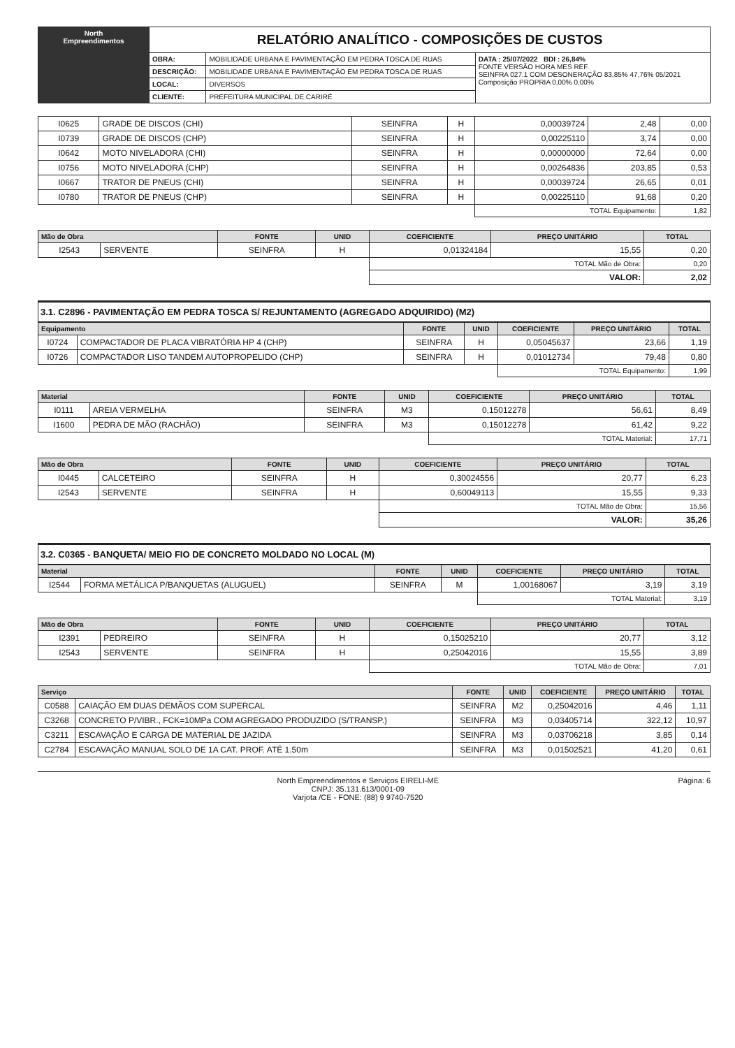| North Empreendimentos | RELATÓRIO ANALÍTICO - COMPOSIÇÕES DE CUSTOS | | |
| | OBRA: | MOBILIDADE URBANA E PAVIMENTAÇÃO EM PEDRA TOSCA DE RUAS | DATA : 25/07/2022 BDI : 26,84% FONTE VERSÃO HORA MES REF. SEINFRA 027.1 COM DESONERAÇÃO 83,85% 47,76% 05/2021 Composição PROPRIA 0,00% 0,00% |
| | DESCRIÇÃO: | MOBILIDADE URBANA E PAVIMENTAÇÃO EM PEDRA TOSCA DE RUAS | |
| | LOCAL: | DIVERSOS | |
| | CLIENTE: | PREFEITURA MUNICIPAL DE CARIRÉ | |
| I0625 | GRADE DE DISCOS (CHI) | SEINFRA | H | 0,00039724 | 2,48 | 0,00 |
| I0739 | GRADE DE DISCOS (CHP) | SEINFRA | H | 0,00225110 | 3,74 | 0,00 |
| I0642 | MOTO NIVELADORA (CHI) | SEINFRA | H | 0,00000000 | 72,64 | 0,00 |
| I0756 | MOTO NIVELADORA (CHP) | SEINFRA | H | 0,00264836 | 203,85 | 0,53 |
| I0667 | TRATOR DE PNEUS (CHI) | SEINFRA | H | 0,00039724 | 26,65 | 0,01 |
| I0780 | TRATOR DE PNEUS (CHP) | SEINFRA | H | 0,00225110 | 91,68 | 0,20 |
| | | | | TOTAL Equipamento: | | 1,82 |
| Mão de Obra | | FONTE | UNID | COEFICIENTE | PREÇO UNITÁRIO | TOTAL |
| --- | --- | --- | --- | --- | --- | --- |
| I2543 | SERVENTE | SEINFRA | H | 0,01324184 | 15,55 | 0,20 |
| | | | | TOTAL Mão de Obra: | | 0,20 |
| | | | | VALOR: | | 2,02 |
3.1. C2896 - PAVIMENTAÇÃO EM PEDRA TOSCA S/ REJUNTAMENTO (AGREGADO ADQUIRIDO) (M2)
| Equipamento | | FONTE | UNID | COEFICIENTE | PREÇO UNITÁRIO | TOTAL |
| --- | --- | --- | --- | --- | --- | --- |
| I0724 | COMPACTADOR DE PLACA VIBRATÓRIA HP 4 (CHP) | SEINFRA | H | 0,05045637 | 23,66 | 1,19 |
| I0726 | COMPACTADOR LISO TANDEM AUTOPROPELIDO (CHP) | SEINFRA | H | 0,01012734 | 79,48 | 0,80 |
| | | | | TOTAL Equipamento: | | 1,99 |
| Material | | FONTE | UNID | COEFICIENTE | PREÇO UNITÁRIO | TOTAL |
| --- | --- | --- | --- | --- | --- | --- |
| I0111 | AREIA VERMELHA | SEINFRA | M3 | 0,15012278 | 56,61 | 8,49 |
| I1600 | PEDRA DE MÃO (RACHÃO) | SEINFRA | M3 | 0,15012278 | 61,42 | 9,22 |
| | | | | TOTAL Material: | | 17,71 |
| Mão de Obra | | FONTE | UNID | COEFICIENTE | PREÇO UNITÁRIO | TOTAL |
| --- | --- | --- | --- | --- | --- | --- |
| I0445 | CALCETEIRO | SEINFRA | H | 0,30024556 | 20,77 | 6,23 |
| I2543 | SERVENTE | SEINFRA | H | 0,60049113 | 15,55 | 9,33 |
| | | | | TOTAL Mão de Obra: | | 15,56 |
| | | | | VALOR: | | 35,26 |
3.2. C0365 - BANQUETA/ MEIO FIO DE CONCRETO MOLDADO NO LOCAL (M)
| Material | | FONTE | UNID | COEFICIENTE | PREÇO UNITÁRIO | TOTAL |
| --- | --- | --- | --- | --- | --- | --- |
| I2544 | FORMA METÁLICA P/BANQUETAS (ALUGUEL) | SEINFRA | M | 1,00168067 | 3,19 | 3,19 |
| | | | | TOTAL Material: | | 3,19 |
| Mão de Obra | | FONTE | UNID | COEFICIENTE | PREÇO UNITÁRIO | TOTAL |
| --- | --- | --- | --- | --- | --- | --- |
| I2391 | PEDREIRO | SEINFRA | H | 0,15025210 | 20,77 | 3,12 |
| I2543 | SERVENTE | SEINFRA | H | 0,25042016 | 15,55 | 3,89 |
| | | | | TOTAL Mão de Obra: | | 7,01 |
| Serviço | | FONTE | UNID | COEFICIENTE | PREÇO UNITÁRIO | TOTAL |
| --- | --- | --- | --- | --- | --- | --- |
| C0588 | CAIAÇÃO EM DUAS DEMÃOS COM SUPERCAL | SEINFRA | M2 | 0,25042016 | 4,46 | 1,11 |
| C3268 | CONCRETO P/VIBR., FCK=10MPa COM AGREGADO PRODUZIDO (S/TRANSP.) | SEINFRA | M3 | 0,03405714 | 322,12 | 10,97 |
| C3211 | ESCAVAÇÃO E CARGA DE MATERIAL DE JAZIDA | SEINFRA | M3 | 0,03706218 | 3,85 | 0,14 |
| C2784 | ESCAVAÇÃO MANUAL SOLO DE 1A CAT. PROF. ATÉ 1.50m | SEINFRA | M3 | 0,01502521 | 41,20 | 0,61 |
North Empreendimentos e Serviços EIRELI-ME
CNPJ: 35.131.613/0001-09
Varjota /CE - FONE: (88) 9 9740-7520 Página: 6